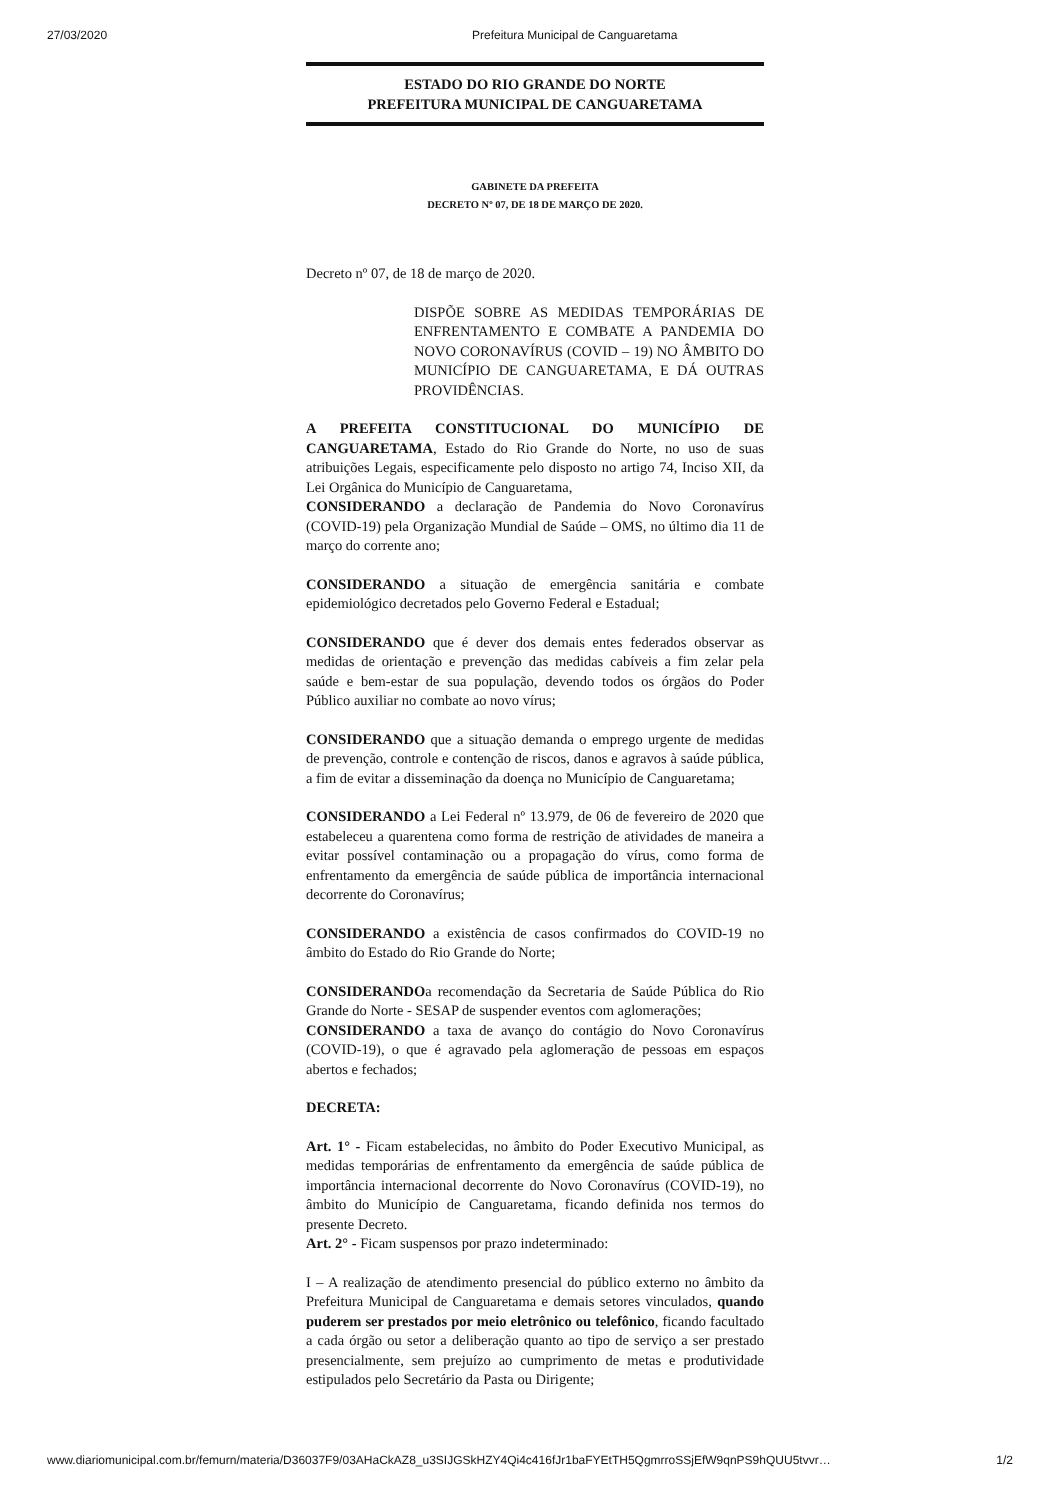27/03/2020 Prefeitura Municipal de Canguaretama
ESTADO DO RIO GRANDE DO NORTE
PREFEITURA MUNICIPAL DE CANGUARETAMA
GABINETE DA PREFEITA
DECRETO Nº 07, DE 18 DE MARÇO DE 2020.
Decreto nº 07, de 18 de março de 2020.
DISPÕE SOBRE AS MEDIDAS TEMPORÁRIAS DE ENFRENTAMENTO E COMBATE A PANDEMIA DO NOVO CORONAVÍRUS (COVID – 19) NO ÂMBITO DO MUNICÍPIO DE CANGUARETAMA, E DÁ OUTRAS PROVIDÊNCIAS.
A PREFEITA CONSTITUCIONAL DO MUNICÍPIO DE CANGUARETAMA, Estado do Rio Grande do Norte, no uso de suas atribuições Legais, especificamente pelo disposto no artigo 74, Inciso XII, da Lei Orgânica do Município de Canguaretama,
CONSIDERANDO a declaração de Pandemia do Novo Coronavírus (COVID-19) pela Organização Mundial de Saúde – OMS, no último dia 11 de março do corrente ano;
CONSIDERANDO a situação de emergência sanitária e combate epidemiológico decretados pelo Governo Federal e Estadual;
CONSIDERANDO que é dever dos demais entes federados observar as medidas de orientação e prevenção das medidas cabíveis a fim zelar pela saúde e bem-estar de sua população, devendo todos os órgãos do Poder Público auxiliar no combate ao novo vírus;
CONSIDERANDO que a situação demanda o emprego urgente de medidas de prevenção, controle e contenção de riscos, danos e agravos à saúde pública, a fim de evitar a disseminação da doença no Município de Canguaretama;
CONSIDERANDO a Lei Federal nº 13.979, de 06 de fevereiro de 2020 que estabeleceu a quarentena como forma de restrição de atividades de maneira a evitar possível contaminação ou a propagação do vírus, como forma de enfrentamento da emergência de saúde pública de importância internacional decorrente do Coronavírus;
CONSIDERANDO a existência de casos confirmados do COVID-19 no âmbito do Estado do Rio Grande do Norte;
CONSIDERANDOa recomendação da Secretaria de Saúde Pública do Rio Grande do Norte - SESAP de suspender eventos com aglomerações;
CONSIDERANDO a taxa de avanço do contágio do Novo Coronavírus (COVID-19), o que é agravado pela aglomeração de pessoas em espaços abertos e fechados;
DECRETA:
Art. 1° - Ficam estabelecidas, no âmbito do Poder Executivo Municipal, as medidas temporárias de enfrentamento da emergência de saúde pública de importância internacional decorrente do Novo Coronavírus (COVID-19), no âmbito do Município de Canguaretama, ficando definida nos termos do presente Decreto.
Art. 2° - Ficam suspensos por prazo indeterminado:
I – A realização de atendimento presencial do público externo no âmbito da Prefeitura Municipal de Canguaretama e demais setores vinculados, quando puderem ser prestados por meio eletrônico ou telefônico, ficando facultado a cada órgão ou setor a deliberação quanto ao tipo de serviço a ser prestado presencialmente, sem prejuízo ao cumprimento de metas e produtividade estipulados pelo Secretário da Pasta ou Dirigente;
www.diariomunicipal.com.br/femurn/materia/D36037F9/03AHaCkAZ8_u3SIJGSkHZY4Qi4c416fJr1baFYEtTH5QgmrroSSjEfW9qnPS9hQUU5tvvr… 1/2